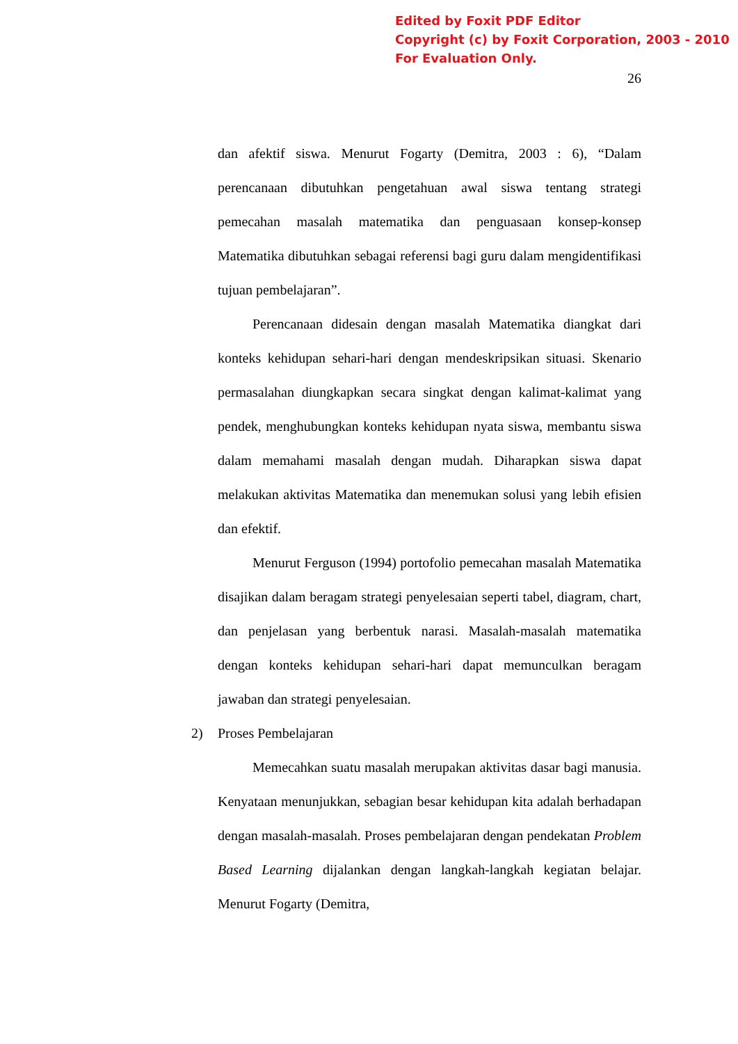Edited by Foxit PDF Editor
Copyright (c) by Foxit Corporation, 2003 - 2010
For Evaluation Only.
26
dan afektif siswa. Menurut Fogarty (Demitra, 2003 : 6), “Dalam perencanaan dibutuhkan pengetahuan awal siswa tentang strategi pemecahan masalah matematika dan penguasaan konsep-konsep Matematika dibutuhkan sebagai referensi bagi guru dalam mengidentifikasi tujuan pembelajaran”.
Perencanaan didesain dengan masalah Matematika diangkat dari konteks kehidupan sehari-hari dengan mendeskripsikan situasi. Skenario permasalahan diungkapkan secara singkat dengan kalimat-kalimat yang pendek, menghubungkan konteks kehidupan nyata siswa, membantu siswa dalam memahami masalah dengan mudah. Diharapkan siswa dapat melakukan aktivitas Matematika dan menemukan solusi yang lebih efisien dan efektif.
Menurut Ferguson (1994) portofolio pemecahan masalah Matematika disajikan dalam beragam strategi penyelesaian seperti tabel, diagram, chart, dan penjelasan yang berbentuk narasi. Masalah-masalah matematika dengan konteks kehidupan sehari-hari dapat memunculkan beragam jawaban dan strategi penyelesaian.
2) Proses Pembelajaran
Memecahkan suatu masalah merupakan aktivitas dasar bagi manusia. Kenyataan menunjukkan, sebagian besar kehidupan kita adalah berhadapan dengan masalah-masalah. Proses pembelajaran dengan pendekatan Problem Based Learning dijalankan dengan langkah-langkah kegiatan belajar. Menurut Fogarty (Demitra,